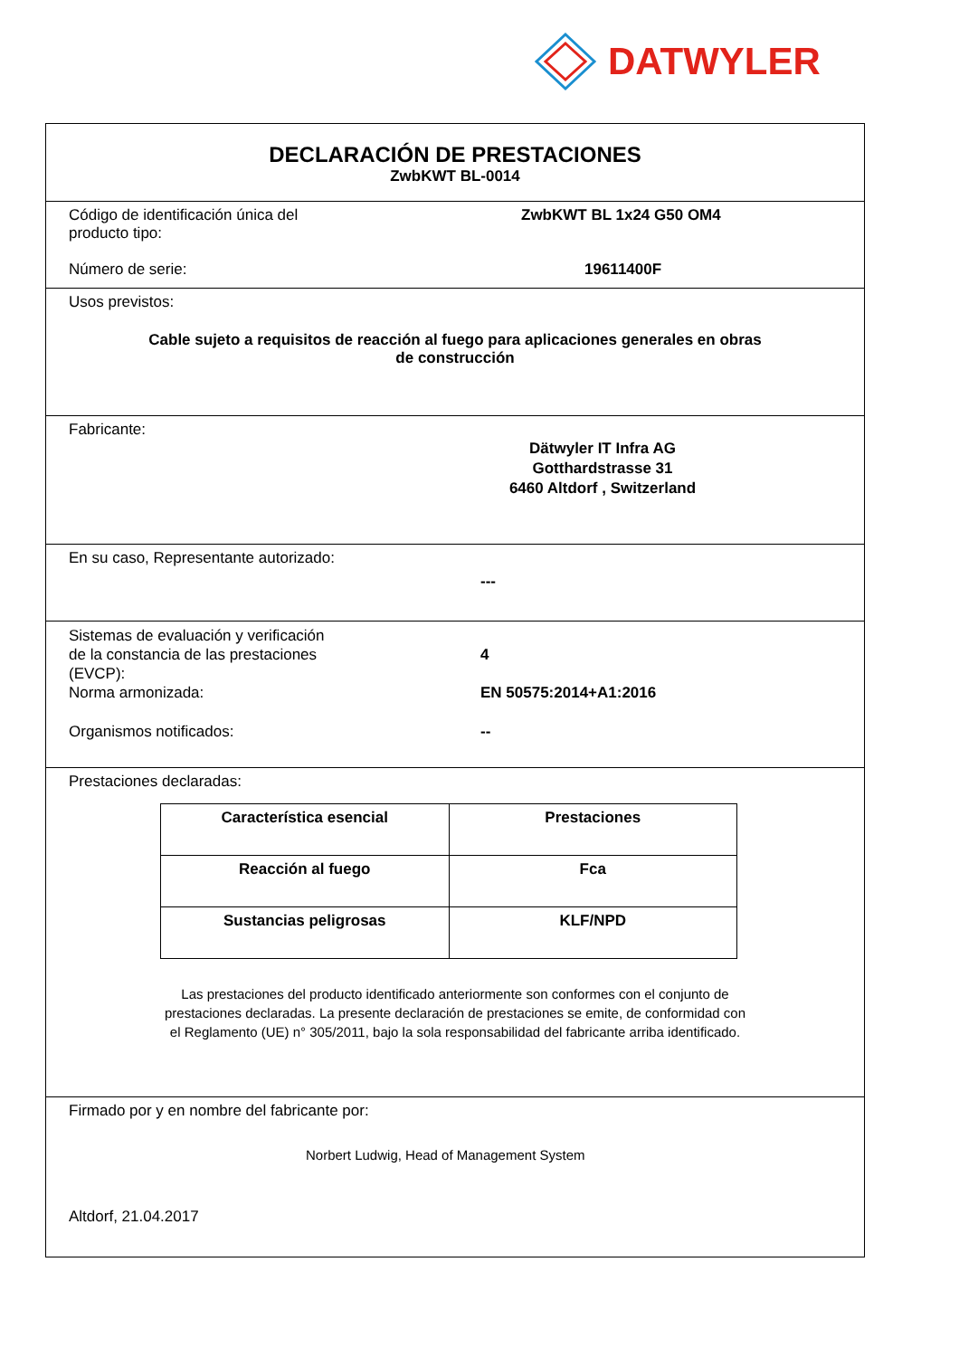DATWYLER
DECLARACIÓN DE PRESTACIONES
ZwbKWT BL-0014
Código de identificación única del
producto tipo:
ZwbKWT BL 1x24 G50 OM4
Número de serie: 19611400F
Usos previstos:
Cable sujeto a requisitos de reacción al fuego para aplicaciones generales en obras
de construcción
Fabricante:
Dätwyler IT Infra AG
Gotthardstrasse 31
6460 Altdorf , Switzerland
En su caso, Representante autorizado:
---
Sistemas de evaluación y verificación
de la constancia de las prestaciones
(EVCP):
4
Norma armonizada: EN 50575:2014+A1:2016
Organismos notificados: --
Prestaciones declaradas:
| Característica esencial | Prestaciones |
| --- | --- |
| Reacción al fuego | Fca |
| Sustancias peligrosas | KLF/NPD |
Las prestaciones del producto identificado anteriormente son conformes con el conjunto de
prestaciones declaradas. La presente declaración de prestaciones se emite, de conformidad con
el Reglamento (UE) n° 305/2011, bajo la sola responsabilidad del fabricante arriba identificado.
Firmado por y en nombre del fabricante por:
Norbert Ludwig, Head of Management System
Altdorf, 21.04.2017